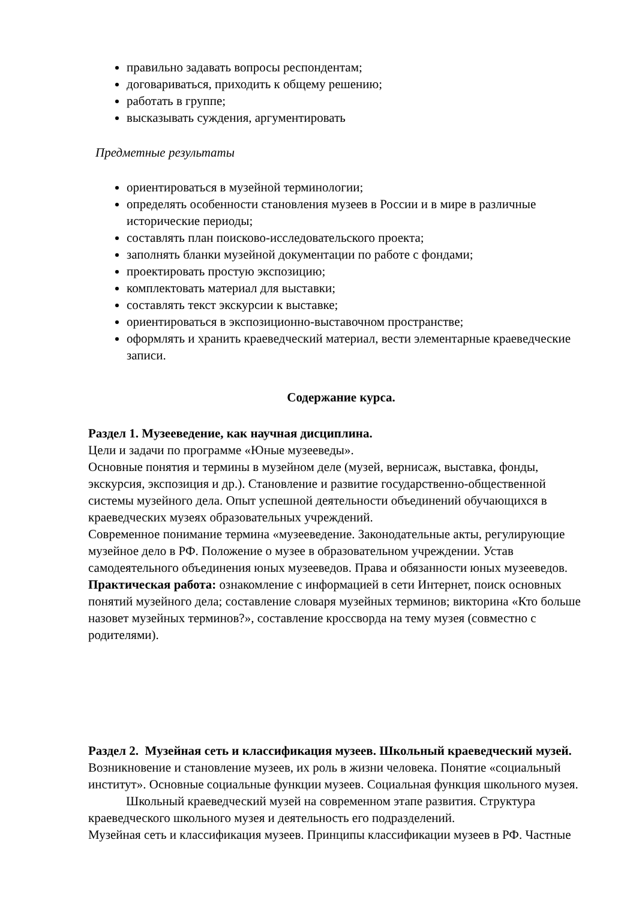правильно задавать вопросы респондентам;
договариваться, приходить к общему решению;
работать в группе;
высказывать суждения, аргументировать
Предметные результаты
ориентироваться в музейной терминологии;
определять особенности становления музеев в России и в мире в различные исторические периоды;
составлять план поисково-исследовательского проекта;
заполнять бланки музейной документации по работе с фондами;
проектировать простую экспозицию;
комплектовать материал для выставки;
составлять текст экскурсии к выставке;
ориентироваться в экспозиционно-выставочном пространстве;
оформлять и хранить краеведческий материал, вести элементарные краеведческие записи.
Содержание курса.
Раздел 1. Музееведение, как научная дисциплина.
Цели и задачи по программе «Юные музееведы».
Основные понятия и термины в музейном деле (музей, вернисаж, выставка, фонды, экскурсия, экспозиция и др.). Становление и развитие государственно-общественной системы музейного дела. Опыт успешной деятельности объединений обучающихся в краеведческих музеях образовательных учреждений.
Современное понимание термина «музееведение. Законодательные акты, регулирующие музейное дело в РФ. Положение о музее в образовательном учреждении. Устав самодеятельного объединения юных музееведов. Права и обязанности юных музееведов.
Практическая работа: ознакомление с информацией в сети Интернет, поиск основных понятий музейного дела; составление словаря музейных терминов; викторина «Кто больше назовет музейных терминов?», составление кроссворда на тему музея (совместно с родителями).
Раздел 2. Музейная сеть и классификация музеев. Школьный краеведческий музей.
Возникновение и становление музеев, их роль в жизни человека. Понятие «социальный институт». Основные социальные функции музеев. Социальная функция школьного музея.
Школьный краеведческий музей на современном этапе развития. Структура краеведческого школьного музея и деятельность его подразделений.
Музейная сеть и классификация музеев. Принципы классификации музеев в РФ. Частные